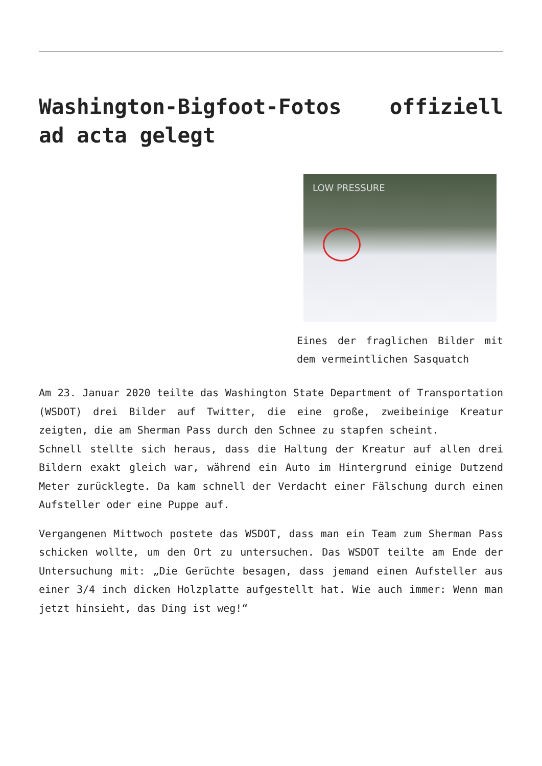Washington-Bigfoot-Fotos offiziell ad acta gelegt
LOW PRESSURE
Eines der fraglichen Bilder mit dem vermeintlichen Sasquatch
Am 23. Januar 2020 teilte das Washington State Department of Transportation (WSDOT) drei Bilder auf Twitter, die eine große, zweibeinige Kreatur zeigten, die am Sherman Pass durch den Schnee zu stapfen scheint.
Schnell stellte sich heraus, dass die Haltung der Kreatur auf allen drei Bildern exakt gleich war, während ein Auto im Hintergrund einige Dutzend Meter zurücklegte. Da kam schnell der Verdacht einer Fälschung durch einen Aufsteller oder eine Puppe auf.
Vergangenen Mittwoch postete das WSDOT, dass man ein Team zum Sherman Pass schicken wollte, um den Ort zu untersuchen. Das WSDOT teilte am Ende der Untersuchung mit: „Die Gerüchte besagen, dass jemand einen Aufsteller aus einer 3/4 inch dicken Holzplatte aufgestellt hat. Wie auch immer: Wenn man jetzt hinsieht, das Ding ist weg!“